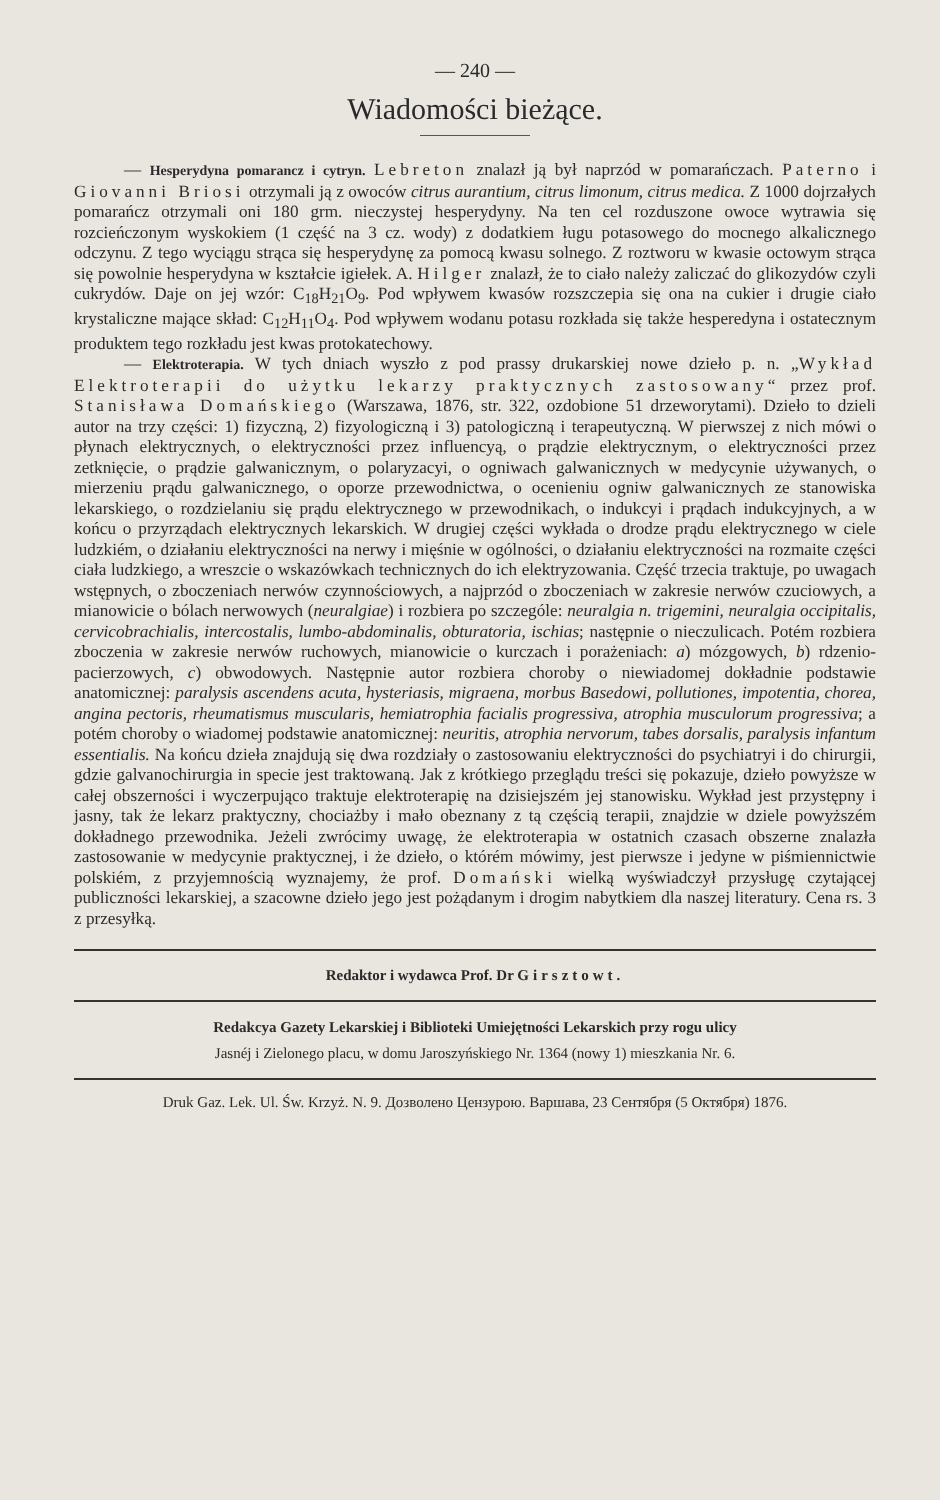— 240 —
Wiadomości bieżące.
— Hesperydyna pomarancz i cytryn. Lebreton znalazł ją był naprzód w pomarańczach. Paterno i Giovanni Briosi otrzymali ją z owoców citrus aurantium, citrus limonum, citrus medica. Z 1000 dojrzałych pomarańcz otrzymali oni 180 grm. nieczystej hesperydyny. Na ten cel rozduszone owoce wytrawia się rozcieńczonym wyskokiem (1 część na 3 cz. wody) z dodatkiem ługu potasowego do mocnego alkalicznego odczynu. Z tego wyciągu strąca się hesperydynę za pomocą kwasu solnego. Z roztworu w kwasie octowym strąca się powolnie hesperydyna w kształcie igiełek. A. Hilger znalazł, że to ciało należy zaliczać do glikozydów czyli cukrydów. Daje on jej wzór: C<sub>18</sub>H<sub>21</sub>O<sub>9</sub>. Pod wpływem kwasów rozszczepia się ona na cukier i drugie ciało krystaliczne mające skład: C<sub>12</sub>H<sub>11</sub>O<sub>4</sub>. Pod wpływem wodanu potasu rozkłada się także hesperedyna i ostatecznym produktem tego rozkładu jest kwas protokatechowy.
— Elektroterapia. W tych dniach wyszło z pod prassy drukarskiej nowe dzieło p. n. „Wykład Elektroterapii do użytku lekarzy praktycznych zastosowany“ przez prof. Stanisława Domańskiego (Warszawa, 1876, str. 322, ozdobione 51 drzeworytami). Dzieło to dzieli autor na trzy części: 1) fizyczną, 2) fizyologiczną i 3) patologiczną i terapeutyczną. W pierwszej z nich mówi o płynach elektrycznych, o elektryczności przez influencyą, o prądzie elektrycznym, o elektryczności przez zetknięcie, o prądzie galwanicznym, o polaryzacyi, o ogniwach galwanicznych w medycynie używanych, o mierzeniu prądu galwanicznego, o oporze przewodnictwa, o ocenieniu ogniw galwanicznych ze stanowiska lekarskiego, o rozdzielaniu się prądu elektrycznego w przewodnikach, o indukcyi i prądach indukcyjnych, a w końcu o przyrządach elektrycznych lekarskich. W drugiej części wykłada o drodze prądu elektrycznego w ciele ludzkiém, o działaniu elektryczności na nerwy i mięśnie w ogólności, o działaniu elektryczności na rozmaite części ciała ludzkiego, a wreszcie o wskazówkach technicznych do ich elektryzowania. Część trzecia traktuje, po uwagach wstępnych, o zboczeniach nerwów czynnościowych, a najprzód o zboczeniach w zakresie nerwów czuciowych, a mianowicie o bólach nerwowych (neuralgiae) i rozbiera po szczególe: neuralgia n. trigemini, neuralgia occipitalis, cervicobrachialis, intercostalis, lumbo-abdominalis, obturatoria, ischias; następnie o nieczulicach. Potém rozbiera zboczenia w zakresie nerwów ruchowych, mianowicie o kurczach i porażeniach: a) mózgowych, b) rdzenio-pacierzowych, c) obwodowych. Następnie autor rozbiera choroby o niewiadomej dokładnie podstawie anatomicznej: paralysis ascendens acuta, hysteriasis, migraena, morbus Basedowi, pollutiones, impotentia, chorea, angina pectoris, rheumatismus muscularis, hemiatrophia facialis progressiva, atrophia musculorum progressiva; a potém choroby o wiadomej podstawie anatomicznej: neuritis, atrophia nervorum, tabes dorsalis, paralysis infantum essentialis. Na końcu dzieła znajdują się dwa rozdziały o zastosowaniu elektryczności do psychiatryi i do chirurgii, gdzie galvanochirurgia in specie jest traktowaną. Jak z krótkiego przeglądu treści się pokazuje, dzieło powyższe w całej obszerności i wyczerpująco traktuje elektroterapię na dzisiejszém jej stanowisku. Wykład jest przystępny i jasny, tak że lekarz praktyczny, chociażby i mało obeznany z tą częścią terapii, znajdzie w dziele powyższém dokładnego przewodnika. Jeżeli zwrócimy uwagę, że elektroterapia w ostatnich czasach obszerne znalazła zastosowanie w medycynie praktycznej, i że dzieło, o którém mówimy, jest pierwsze i jedyne w piśmiennictwie polskiém, z przyjemnością wyznajemy, że prof. Domański wielką wyświadczył przysługę czytającej publiczności lekarskiej, a szacowne dzieło jego jest pożądanym i drogim nabytkiem dla naszej literatury. Cena rs. 3 z przesyłką.
Redaktor i wydawca Prof. Dr Girsztowt.
Redakcya Gazety Lekarskiej i Biblioteki Umiejętności Lekarskich przy rogu ulicy
Jasnéj i Zielonego placu, w domu Jaroszyńskiego Nr. 1364 (nowy 1) mieszkania Nr. 6.
Druk Gaz. Lek. Ul. Św. Krzyż. N. 9. Дозволено Цензурою. Варшава, 23 Сентября (5 Октября) 1876.